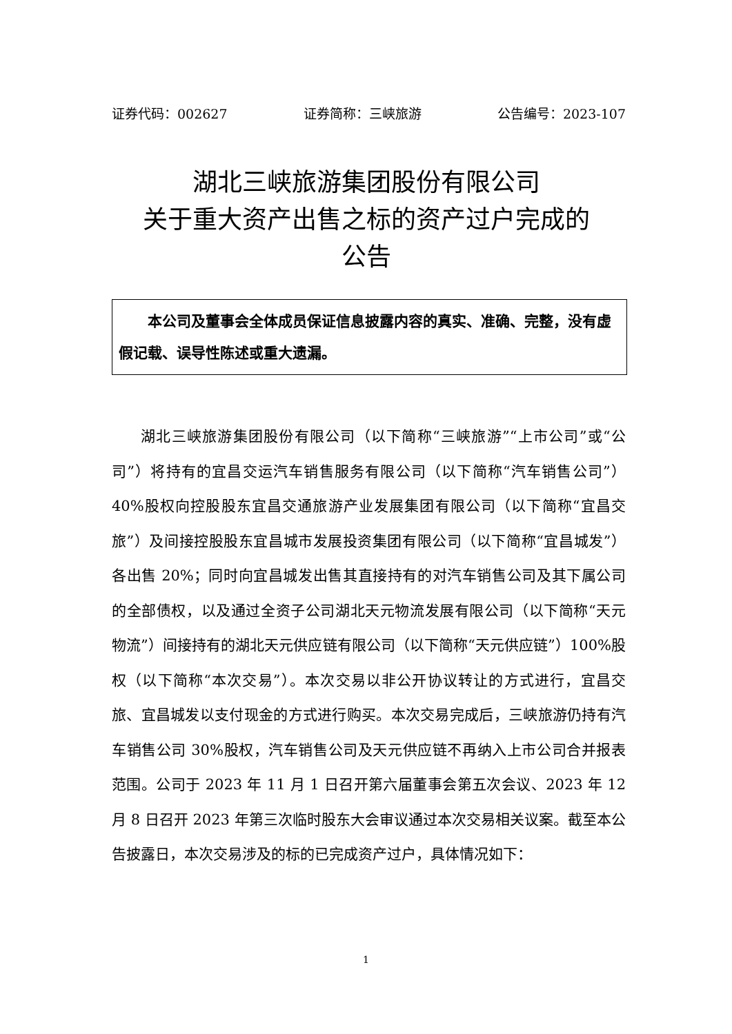证券代码：002627 证券简称：三峡旅游 公告编号：2023-107
湖北三峡旅游集团股份有限公司
关于重大资产出售之标的资产过户完成的
公告
本公司及董事会全体成员保证信息披露内容的真实、准确、完整，没有虚假记载、误导性陈述或重大遗漏。
湖北三峡旅游集团股份有限公司（以下简称“三峡旅游”“上市公司”或“公司”）将持有的宜昌交运汽车销售服务有限公司（以下简称“汽车销售公司”）40%股权向控股股东宜昌交通旅游产业发展集团有限公司（以下简称“宜昌交旅”）及间接控股股东宜昌城市发展投资集团有限公司（以下简称“宜昌城发”）各出售 20%；同时向宜昌城发出售其直接持有的对汽车销售公司及其下属公司的全部债权，以及通过全资子公司湖北天元物流发展有限公司（以下简称“天元物流”）间接持有的湖北天元供应链有限公司（以下简称“天元供应链”）100%股权（以下简称“本次交易”）。本次交易以非公开协议转让的方式进行，宜昌交旅、宜昌城发以支付现金的方式进行购买。本次交易完成后，三峡旅游仍持有汽车销售公司 30%股权，汽车销售公司及天元供应链不再纳入上市公司合并报表范围。公司于 2023 年 11 月 1 日召开第六届董事会第五次会议、2023 年 12 月 8 日召开 2023 年第三次临时股东大会审议通过本次交易相关议案。截至本公告披露日，本次交易涉及的标的已完成资产过户，具体情况如下：
1